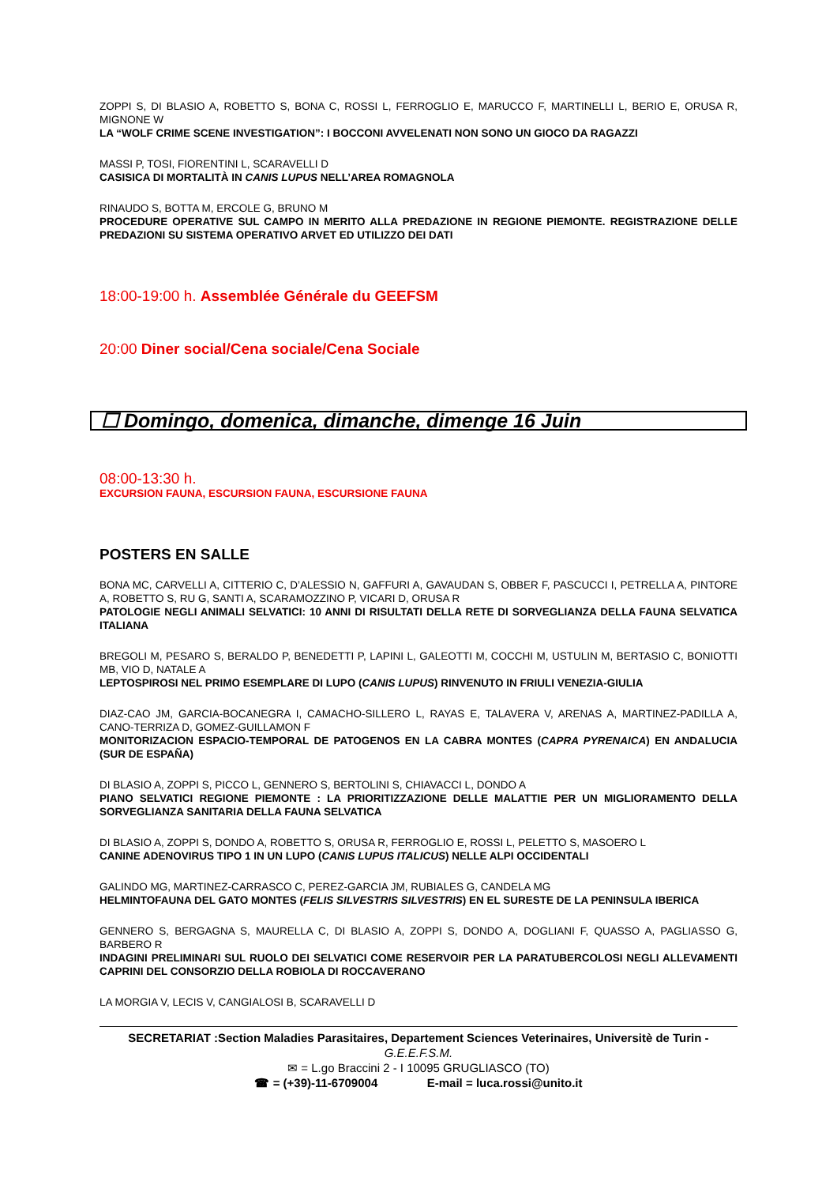ZOPPI S, DI BLASIO A, ROBETTO S, BONA C, ROSSI L, FERROGLIO E, MARUCCO F, MARTINELLI L, BERIO E, ORUSA R, MIGNONE W
LA “WOLF CRIME SCENE INVESTIGATION”: I BOCCONI AVVELENATI NON SONO UN GIOCO DA RAGAZZI
MASSI P, TOSI, FIORENTINI L, SCARAVELLI D
CASISICA DI MORTALITÀ IN CANIS LUPUS NELL’AREA ROMAGNOLA
RINAUDO S, BOTTA M, ERCOLE G, BRUNO M
PROCEDURE OPERATIVE SUL CAMPO IN MERITO ALLA PREDAZIONE IN REGIONE PIEMONTE. REGISTRAZIONE DELLE PREDAZIONI SU SISTEMA OPERATIVO ARVET ED UTILIZZO DEI DATI
18:00-19:00 h. Assemblée Générale du GEEFSM
20:00 Diner social/Cena sociale/Cena Sociale
☐ Domingo, domenica, dimanche, dimenge 16 Juin
08:00-13:30 h.
EXCURSION FAUNA, ESCURSION FAUNA, ESCURSIONE FAUNA
POSTERS EN SALLE
BONA MC, CARVELLI A, CITTERIO C, D’ALESSIO N, GAFFURI A, GAVAUDAN S, OBBER F, PASCUCCI I, PETRELLA A, PINTORE A, ROBETTO S, RU G, SANTI A, SCARAMOZZINO P, VICARI D, ORUSA R
PATOLOGIE NEGLI ANIMALI SELVATICI: 10 ANNI DI RISULTATI DELLA RETE DI SORVEGLIANZA DELLA FAUNA SELVATICA ITALIANA
BREGOLI M, PESARO S, BERALDO P, BENEDETTI P, LAPINI L, GALEOTTI M, COCCHI M, USTULIN M, BERTASIO C, BONIOTTI MB, VIO D, NATALE A
LEPTOSPIROSI NEL PRIMO ESEMPLARE DI LUPO (CANIS LUPUS) RINVENUTO IN FRIULI VENEZIA-GIULIA
DIAZ-CAO JM, GARCIA-BOCANEGRA I, CAMACHO-SILLERO L, RAYAS E, TALAVERA V, ARENAS A, MARTINEZ-PADILLA A, CANO-TERRIZA D, GOMEZ-GUILLAMON F
MONITORIZACION ESPACIO-TEMPORAL DE PATOGENOS EN LA CABRA MONTES (CAPRA PYRENAICA) EN ANDALUCIA (SUR DE ESPAÑA)
DI BLASIO A, ZOPPI S, PICCO L, GENNERO S, BERTOLINI S, CHIAVACCI L, DONDO A
PIANO SELVATICI REGIONE PIEMONTE : LA PRIORITIZZAZIONE DELLE MALATTIE PER UN MIGLIORAMENTO DELLA SORVEGLIANZA SANITARIA DELLA FAUNA SELVATICA
DI BLASIO A, ZOPPI S, DONDO A, ROBETTO S, ORUSA R, FERROGLIO E, ROSSI L, PELETTO S, MASOERO L
CANINE ADENOVIRUS TIPO 1 IN UN LUPO (CANIS LUPUS ITALICUS) NELLE ALPI OCCIDENTALI
GALINDO MG, MARTINEZ-CARRASCO C, PEREZ-GARCIA JM, RUBIALES G, CANDELA MG
HELMINTOFAUNA DEL GATO MONTES (FELIS SILVESTRIS SILVESTRIS) EN EL SURESTE DE LA PENINSULA IBERICA
GENNERO S, BERGAGNA S, MAURELLA C, DI BLASIO A, ZOPPI S, DONDO A, DOGLIANI F, QUASSO A, PAGLIASSO G, BARBERO R
INDAGINI PRELIMINARI SUL RUOLO DEI SELVATICI COME RESERVOIR PER LA PARATUBERCOLOSI NEGLI ALLEVAMENTI CAPRINI DEL CONSORZIO DELLA ROBIOLA DI ROCCAVERANO
LA MORGIA V, LECIS V, CANGIALOSI B, SCARAVELLI D
SECRETARIAT :Section Maladies Parasitaires, Departement Sciences Veterinaires, Universitè de Turin -
G.E.E.F.S.M.
✉ = L.go Braccini 2 - I 10095 GRUGLIASCO (TO)
☎ = (+39)-11-6709004 E-mail = luca.rossi@unito.it